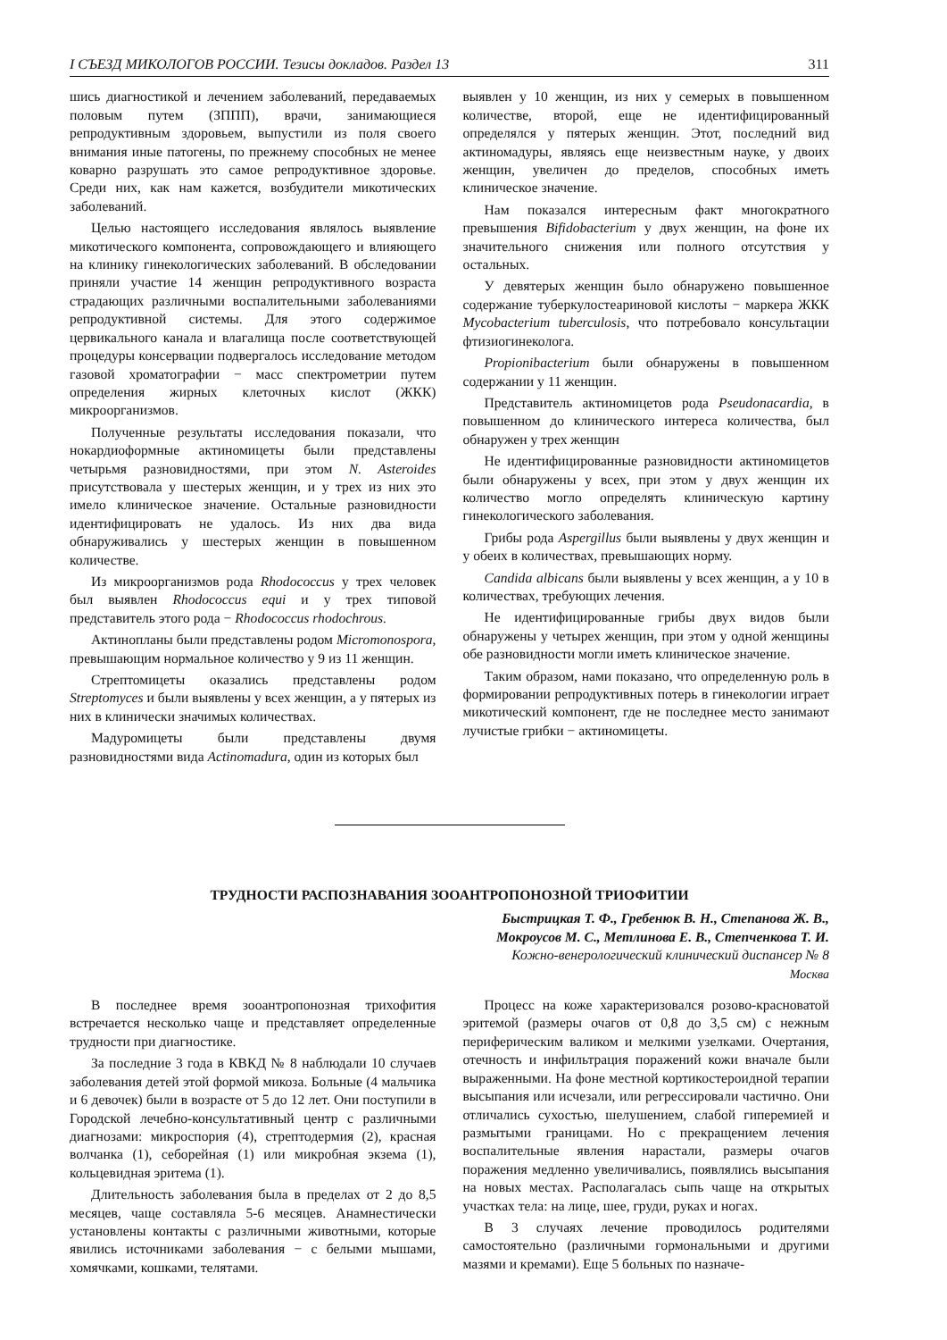I СЪЕЗД МИКОЛОГОВ РОССИИ. Тезисы докладов. Раздел 13 311
шись диагностикой и лечением заболеваний, передаваемых половым путем (ЗППП), врачи, занимающиеся репродуктивным здоровьем, выпустили из поля своего внимания иные патогены, по прежнему способных не менее коварно разрушать это самое репродуктивное здоровье. Среди них, как нам кажется, возбудители микотических заболеваний.
Целью настоящего исследования являлось выявление микотического компонента, сопровождающего и влияющего на клинику гинекологических заболеваний. В обследовании приняли участие 14 женщин репродуктивного возраста страдающих различными воспалительными заболеваниями репродуктивной системы. Для этого содержимое цервикального канала и влагалища после соответствующей процедуры консервации подвергалось исследование методом газовой хроматографии − масс спектрометрии путем определения жирных клеточных кислот (ЖКК) микроорганизмов.
Полученные результаты исследования показали, что нокардиоформные актиномицеты были представлены четырьмя разновидностями, при этом N. Asteroides присутствовала у шестерых женщин, и у трех из них это имело клиническое значение. Остальные разновидности идентифицировать не удалось. Из них два вида обнаруживались у шестерых женщин в повышенном количестве.
Из микроорганизмов рода Rhodococcus у трех человек был выявлен Rhodococcus equi и у трех типовой представитель этого рода − Rhodococcus rhodochrous.
Актинопланы были представлены родом Micromonospora, превышающим нормальное количество у 9 из 11 женщин.
Стрептомицеты оказались представлены родом Streptomyces и были выявлены у всех женщин, а у пятерых из них в клинически значимых количествах.
Мадуромицеты были представлены двумя разновидностями вида Actinomadura, один из которых был
выявлен у 10 женщин, из них у семерых в повышенном количестве, второй, еще не идентифицированный определялся у пятерых женщин. Этот, последний вид актиномадуры, являясь еще неизвестным науке, у двоих женщин, увеличен до пределов, способных иметь клиническое значение.
Нам показался интересным факт многократного превышения Bifidobacterium у двух женщин, на фоне их значительного снижения или полного отсутствия у остальных.
У девятерых женщин было обнаружено повышенное содержание туберкулостеариновой кислоты − маркера ЖКК Mycobacterium tuberculosis, что потребовало консультации фтизиогинеколога.
Propionibacterium были обнаружены в повышенном содержании у 11 женщин.
Представитель актиномицетов рода Pseudonacardia, в повышенном до клинического интереса количества, был обнаружен у трех женщин
Не идентифицированные разновидности актиномицетов были обнаружены у всех, при этом у двух женщин их количество могло определять клиническую картину гинекологического заболевания.
Грибы рода Aspergillus были выявлены у двух женщин и у обеих в количествах, превышающих норму.
Candida albicans были выявлены у всех женщин, а у 10 в количествах, требующих лечения.
Не идентифицированные грибы двух видов были обнаружены у четырех женщин, при этом у одной женщины обе разновидности могли иметь клиническое значение.
Таким образом, нами показано, что определенную роль в формировании репродуктивных потерь в гинекологии играет микотический компонент, где не последнее место занимают лучистые грибки − актиномицеты.
ТРУДНОСТИ РАСПОЗНАВАНИЯ ЗООАНТРОПОНОЗНОЙ ТРИОФИТИИ
Быстрицкая Т. Ф., Гребенюк В. Н., Степанова Ж. В.,
Мокроусов М. С., Метлинова Е. В., Степченкова Т. И.
Кожно-венерологический клинический диспансер № 8
Москва
В последнее время зооантропонозная трихофития встречается несколько чаще и представляет определенные трудности при диагностике.
За последние 3 года в КВКД № 8 наблюдали 10 случаев заболевания детей этой формой микоза. Больные (4 мальчика и 6 девочек) были в возрасте от 5 до 12 лет. Они поступили в Городской лечебно-консультативный центр с различными диагнозами: микроспория (4), стрептодермия (2), красная волчанка (1), себорейная (1) или микробная экзема (1), кольцевидная эритема (1).
Длительность заболевания была в пределах от 2 до 8,5 месяцев, чаще составляла 5-6 месяцев. Анамнестически установлены контакты с различными животными, которые явились источниками заболевания − с белыми мышами, хомячками, кошками, телятами.
Процесс на коже характеризовался розово-красноватой эритемой (размеры очагов от 0,8 до 3,5 см) с нежным периферическим валиком и мелкими узелками. Очертания, отечность и инфильтрация поражений кожи вначале были выраженными. На фоне местной кортикостероидной терапии высыпания или исчезали, или регрессировали частично. Они отличались сухостью, шелушением, слабой гиперемией и размытыми границами. Но с прекращением лечения воспалительные явления нарастали, размеры очагов поражения медленно увеличивались, появлялись высыпания на новых местах. Располагалась сыпь чаще на открытых участках тела: на лице, шее, груди, руках и ногах.
В 3 случаях лечение проводилось родителями самостоятельно (различными гормональными и другими мазями и кремами). Еще 5 больных по назначе-